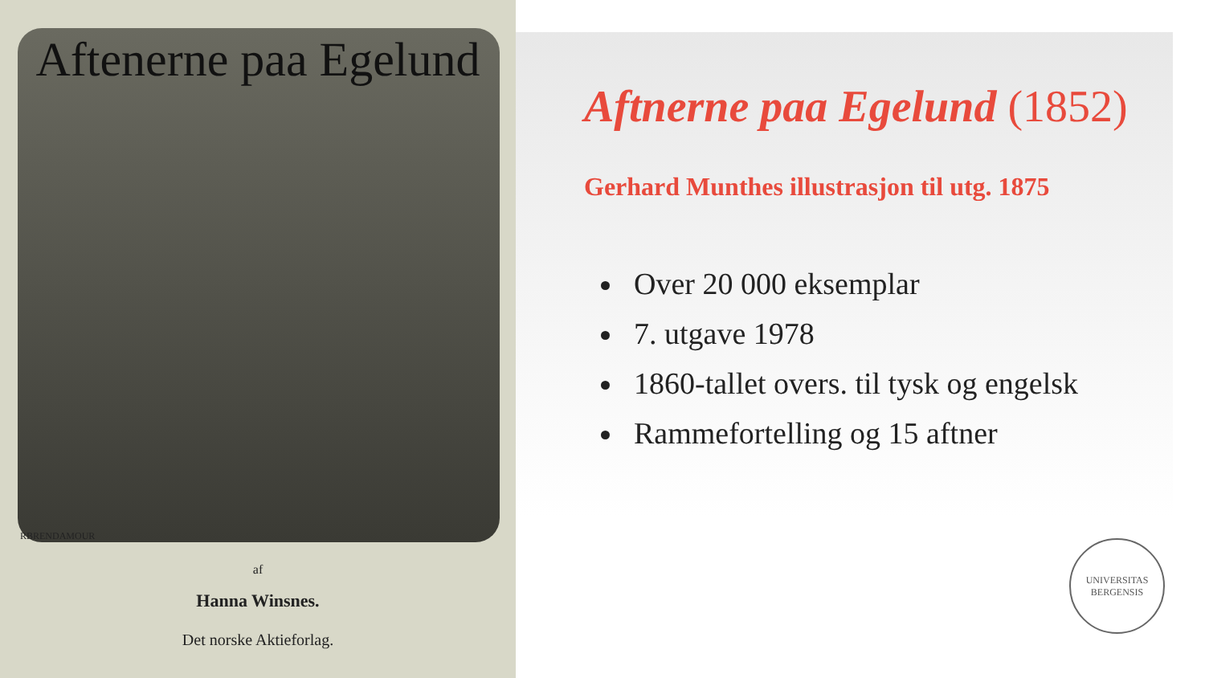Aftenerne paa Egelund
RBRENDAMOUR
af
Hanna Winsnes.
Det norske Aktieforlag.
Aftnerne paa Egelund (1852)
Gerhard Munthes illustrasjon til utg. 1875
Over 20 000 eksemplar
7. utgave 1978
1860-tallet overs. til tysk og engelsk
Rammefortelling og 15 aftner
UNIVERSITAS BERGENSIS